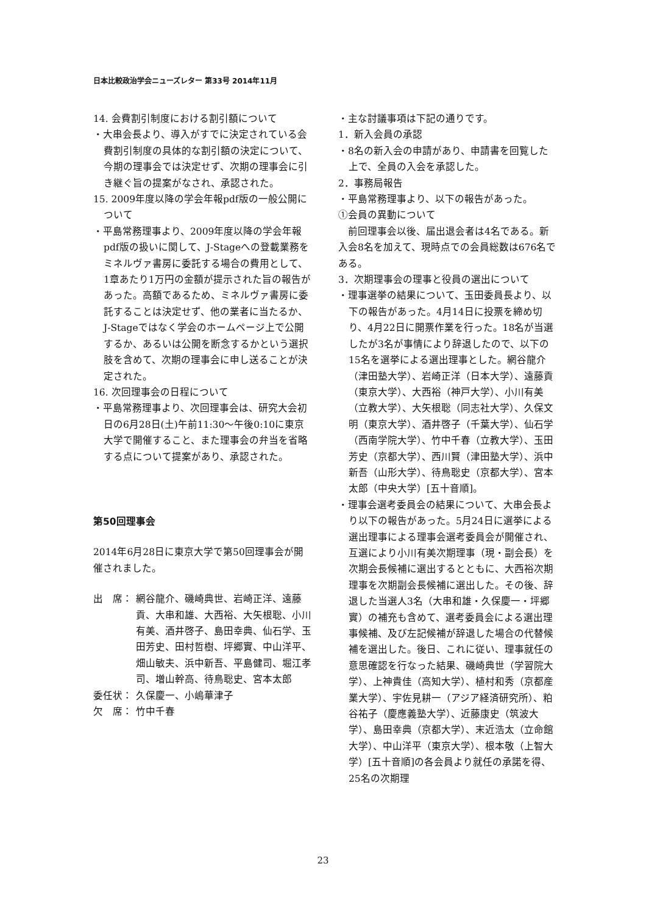日本比較政治学会ニューズレター 第33号 2014年11月
14. 会費割引制度における割引額について
・大串会長より、導入がすでに決定されている会費割引制度の具体的な割引額の決定について、今期の理事会では決定せず、次期の理事会に引き継ぐ旨の提案がなされ、承認された。
15. 2009年度以降の学会年報pdf版の一般公開について
・平島常務理事より、2009年度以降の学会年報pdf版の扱いに関して、J-Stageへの登載業務をミネルヴァ書房に委託する場合の費用として、1章あたり1万円の金額が提示された旨の報告があった。高額であるため、ミネルヴァ書房に委託することは決定せず、他の業者に当たるか、J-Stageではなく学会のホームページ上で公開するか、あるいは公開を断念するかという選択肢を含めて、次期の理事会に申し送ることが決定された。
16. 次回理事会の日程について
・平島常務理事より、次回理事会は、研究大会初日の6月28日(土)午前11:30～午後0:10に東京大学で開催すること、また理事会の弁当を省略する点について提案があり、承認された。
第50回理事会
2014年6月28日に東京大学で第50回理事会が開催されました。
出　席： 網谷龍介、磯崎典世、岩崎正洋、遠藤貢、大串和雄、大西裕、大矢根聡、小川有美、酒井啓子、島田幸典、仙石学、玉田芳史、田村哲樹、坪郷實、中山洋平、畑山敏夫、浜中新吾、平島健司、堀江孝司、増山幹高、待鳥聡史、宮本太郎
委任状： 久保慶一、小嶋華津子
欠　席： 竹中千春
・主な討議事項は下記の通りです。
1．新入会員の承認
・8名の新入会の申請があり、申請書を回覧した上で、全員の入会を承認した。
2．事務局報告
・平島常務理事より、以下の報告があった。
①会員の異動について
　前回理事会以後、届出退会者は4名である。新入会8名を加えて、現時点での会員総数は676名である。
3．次期理事会の理事と役員の選出について
・理事選挙の結果について、玉田委員長より、以下の報告があった。4月14日に投票を締め切り、4月22日に開票作業を行った。18名が当選したが3名が事情により辞退したので、以下の15名を選挙による選出理事とした。網谷龍介（津田塾大学）、岩崎正洋（日本大学）、遠藤貢（東京大学）、大西裕（神戸大学）、小川有美（立教大学）、大矢根聡（同志社大学）、久保文明（東京大学）、酒井啓子（千葉大学）、仙石学（西南学院大学）、竹中千春（立教大学）、玉田芳史（京都大学）、西川賢（津田塾大学）、浜中新吾（山形大学）、待鳥聡史（京都大学）、宮本太郎（中央大学）[五十音順]。
・理事会選考委員会の結果について、大串会長より以下の報告があった。5月24日に選挙による選出理事による理事会選考委員会が開催され、互選により小川有美次期理事（現・副会長）を次期会長候補に選出するとともに、大西裕次期理事を次期副会長候補に選出した。その後、辞退した当選人3名（大串和雄・久保慶一・坪郷實）の補充も含めて、選考委員会による選出理事候補、及び左記候補が辞退した場合の代替候補を選出した。後日、これに従い、理事就任の意思確認を行なった結果、磯崎典世（学習院大学）、上神貴佳（高知大学）、植村和秀（京都産業大学）、宇佐見耕一（アジア経済研究所）、粕谷祐子（慶應義塾大学）、近藤康史（筑波大学）、島田幸典（京都大学）、末近浩太（立命館大学）、中山洋平（東京大学）、根本敬（上智大学）[五十音順]の各会員より就任の承諾を得、25名の次期理
23